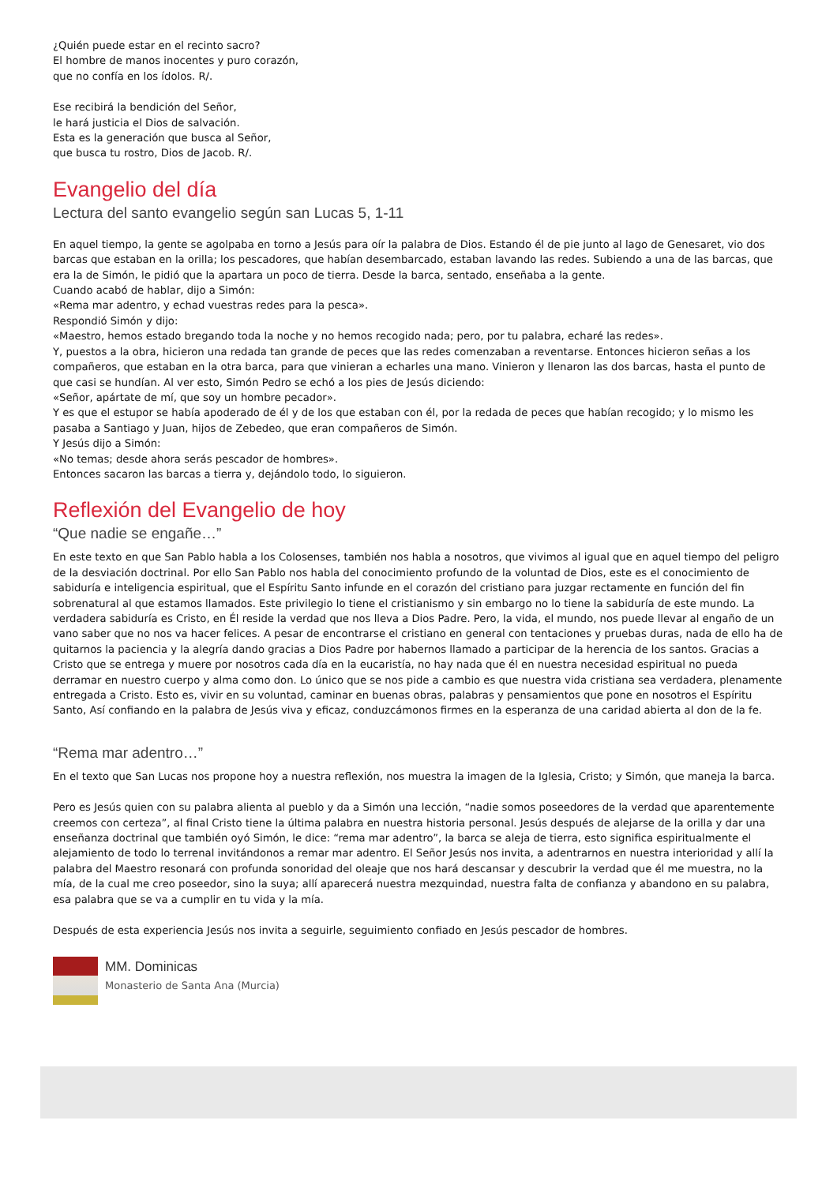¿Quién puede estar en el recinto sacro?
El hombre de manos inocentes y puro corazón,
que no confía en los ídolos. R/.
Ese recibirá la bendición del Señor,
le hará justicia el Dios de salvación.
Esta es la generación que busca al Señor,
que busca tu rostro, Dios de Jacob. R/.
Evangelio del día
Lectura del santo evangelio según san Lucas 5, 1-11
En aquel tiempo, la gente se agolpaba en torno a Jesús para oír la palabra de Dios. Estando él de pie junto al lago de Genesaret, vio dos barcas que estaban en la orilla; los pescadores, que habían desembarcado, estaban lavando las redes. Subiendo a una de las barcas, que era la de Simón, le pidió que la apartara un poco de tierra. Desde la barca, sentado, enseñaba a la gente.
Cuando acabó de hablar, dijo a Simón:
«Rema mar adentro, y echad vuestras redes para la pesca».
Respondió Simón y dijo:
«Maestro, hemos estado bregando toda la noche y no hemos recogido nada; pero, por tu palabra, echaré las redes».
Y, puestos a la obra, hicieron una redada tan grande de peces que las redes comenzaban a reventarse. Entonces hicieron señas a los compañeros, que estaban en la otra barca, para que vinieran a echarles una mano. Vinieron y llenaron las dos barcas, hasta el punto de que casi se hundían. Al ver esto, Simón Pedro se echó a los pies de Jesús diciendo:
«Señor, apártate de mí, que soy un hombre pecador».
Y es que el estupor se había apoderado de él y de los que estaban con él, por la redada de peces que habían recogido; y lo mismo les pasaba a Santiago y Juan, hijos de Zebedeo, que eran compañeros de Simón.
Y Jesús dijo a Simón:
«No temas; desde ahora serás pescador de hombres».
Entonces sacaron las barcas a tierra y, dejándolo todo, lo siguieron.
Reflexión del Evangelio de hoy
“Que nadie se engañe…”
En este texto en que San Pablo habla a los Colosenses, también nos habla a nosotros, que vivimos al igual que en aquel tiempo del peligro de la desviación doctrinal. Por ello San Pablo nos habla del conocimiento profundo de la voluntad de Dios, este es el conocimiento de sabiduría e inteligencia espiritual, que el Espíritu Santo infunde en el corazón del cristiano para juzgar rectamente en función del fin sobrenatural al que estamos llamados. Este privilegio lo tiene el cristianismo y sin embargo no lo tiene la sabiduría de este mundo. La verdadera sabiduría es Cristo, en Él reside la verdad que nos lleva a Dios Padre. Pero, la vida, el mundo, nos puede llevar al engaño de un vano saber que no nos va hacer felices. A pesar de encontrarse el cristiano en general con tentaciones y pruebas duras, nada de ello ha de quitarnos la paciencia y la alegría dando gracias a Dios Padre por habernos llamado a participar de la herencia de los santos. Gracias a Cristo que se entrega y muere por nosotros cada día en la eucaristía, no hay nada que él en nuestra necesidad espiritual no pueda derramar en nuestro cuerpo y alma como don. Lo único que se nos pide a cambio es que nuestra vida cristiana sea verdadera, plenamente entregada a Cristo. Esto es, vivir en su voluntad, caminar en buenas obras, palabras y pensamientos que pone en nosotros el Espíritu Santo, Así confiando en la palabra de Jesús viva y eficaz, conduzcámonos firmes en la esperanza de una caridad abierta al don de la fe.
“Rema mar adentro…”
En el texto que San Lucas nos propone hoy a nuestra reflexión, nos muestra la imagen de la Iglesia, Cristo; y Simón, que maneja la barca.
Pero es Jesús quien con su palabra alienta al pueblo y da a Simón una lección, “nadie somos poseedores de la verdad que aparentemente creemos con certeza”, al final Cristo tiene la última palabra en nuestra historia personal. Jesús después de alejarse de la orilla y dar una enseñanza doctrinal que también oyó Simón, le dice: “rema mar adentro”, la barca se aleja de tierra, esto significa espiritualmente el alejamiento de todo lo terrenal invitándonos a remar mar adentro. El Señor Jesús nos invita, a adentrarnos en nuestra interioridad y allí la palabra del Maestro resonará con profunda sonoridad del oleaje que nos hará descansar y descubrir la verdad que él me muestra, no la mía, de la cual me creo poseedor, sino la suya; allí aparecerá nuestra mezquindad, nuestra falta de confianza y abandono en su palabra, esa palabra que se va a cumplir en tu vida y la mía.
Después de esta experiencia Jesús nos invita a seguirle, seguimiento confiado en Jesús pescador de hombres.
MM. Dominicas
Monasterio de Santa Ana (Murcia)